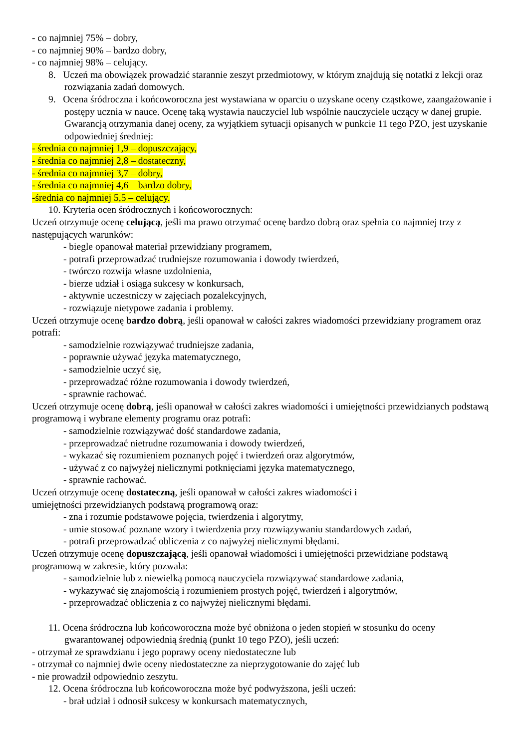- co najmniej 75% – dobry,
- co najmniej 90% – bardzo dobry,
- co najmniej 98% – celujący.
8. Uczeń ma obowiązek prowadzić starannie zeszyt przedmiotowy, w którym znajdują się notatki z lekcji oraz rozwiązania zadań domowych.
9. Ocena śródroczna i końcoworoczna jest wystawiana w oparciu o uzyskane oceny cząstkowe, zaangażowanie i postępy ucznia w nauce. Ocenę taką wystawia nauczyciel lub wspólnie nauczyciele uczący w danej grupie. Gwarancją otrzymania danej oceny, za wyjątkiem sytuacji opisanych w punkcie 11 tego PZO, jest uzyskanie odpowiedniej średniej:
- średnia co najmniej 1,9 – dopuszczający,
- średnia co najmniej 2,8 – dostateczny,
- średnia co najmniej 3,7 – dobry,
- średnia co najmniej 4,6 – bardzo dobry,
-średnia co najmniej 5,5 – celujący.
10. Kryteria ocen śródrocznych i końcoworocznych:
Uczeń otrzymuje ocenę celującą, jeśli ma prawo otrzymać ocenę bardzo dobrą oraz spełnia co najmniej trzy z następujących warunków:
- biegle opanował materiał przewidziany programem,
- potrafi przeprowadzać trudniejsze rozumowania i dowody twierdzeń,
- twórczo rozwija własne uzdolnienia,
- bierze udział i osiąga sukcesy w konkursach,
- aktywnie uczestniczy w zajęciach pozalekcyjnych,
- rozwiązuje nietypowe zadania i problemy.
Uczeń otrzymuje ocenę bardzo dobrą, jeśli opanował w całości zakres wiadomości przewidziany programem oraz potrafi:
- samodzielnie rozwiązywać trudniejsze zadania,
- poprawnie używać języka matematycznego,
- samodzielnie uczyć się,
- przeprowadzać różne rozumowania i dowody twierdzeń,
- sprawnie rachować.
Uczeń otrzymuje ocenę dobrą, jeśli opanował w całości zakres wiadomości i umiejętności przewidzianych podstawą programową i wybrane elementy programu oraz potrafi:
- samodzielnie rozwiązywać dość standardowe zadania,
- przeprowadzać nietrudne rozumowania i dowody twierdzeń,
- wykazać się rozumieniem poznanych pojęć i twierdzeń oraz algorytmów,
- używać z co najwyżej nielicznymi potknięciami języka matematycznego,
- sprawnie rachować.
Uczeń otrzymuje ocenę dostateczną, jeśli opanował w całości zakres wiadomości i
umiejętności przewidzianych podstawą programową oraz:
- zna i rozumie podstawowe pojęcia, twierdzenia i algorytmy,
- umie stosować poznane wzory i twierdzenia przy rozwiązywaniu standardowych zadań,
- potrafi przeprowadzać obliczenia z co najwyżej nielicznymi błędami.
Uczeń otrzymuje ocenę dopuszczającą, jeśli opanował wiadomości i umiejętności przewidziane podstawą programową w zakresie, który pozwala:
- samodzielnie lub z niewielką pomocą nauczyciela rozwiązywać standardowe zadania,
- wykazywać się znajomością i rozumieniem prostych pojęć, twierdzeń i algorytmów,
- przeprowadzać obliczenia z co najwyżej nielicznymi błędami.
11. Ocena śródroczna lub końcoworoczna może być obniżona o jeden stopień w stosunku do oceny gwarantowanej odpowiednią średnią (punkt 10 tego PZO), jeśli uczeń:
- otrzymał ze sprawdzianu i jego poprawy oceny niedostateczne lub
- otrzymał co najmniej dwie oceny niedostateczne za nieprzygotowanie do zajęć lub
- nie prowadził odpowiednio zeszytu.
12. Ocena śródroczna lub końcoworoczna może być podwyższona, jeśli uczeń:
- brał udział i odnosił sukcesy w konkursach matematycznych,